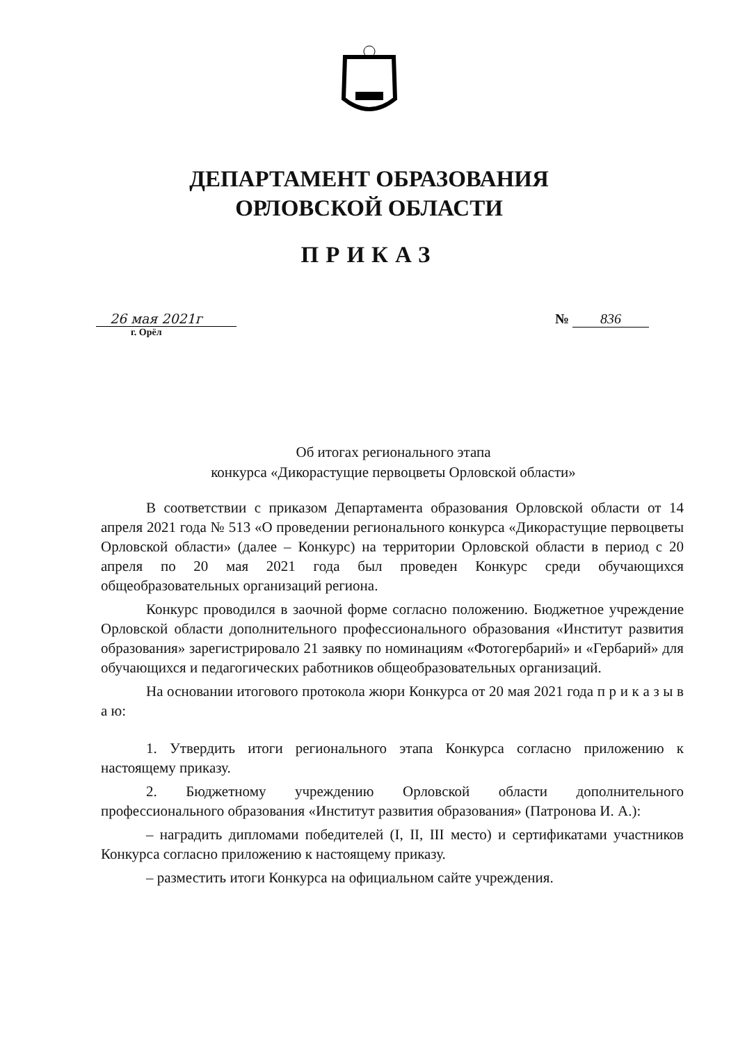ДЕПАРТАМЕНТ ОБРАЗОВАНИЯ
ОРЛОВСКОЙ ОБЛАСТИ
ПРИКАЗ
26 мая 2021г
г. Орёл
№ 836
Об итогах регионального этапа
конкурса «Дикорастущие первоцветы Орловской области»
В соответствии с приказом Департамента образования Орловской области от 14 апреля 2021 года № 513 «О проведении регионального конкурса «Дикорастущие первоцветы Орловской области» (далее – Конкурс) на территории Орловской области в период с 20 апреля по 20 мая 2021 года был проведен Конкурс среди обучающихся общеобразовательных организаций региона.
Конкурс проводился в заочной форме согласно положению. Бюджетное учреждение Орловской области дополнительного профессионального образования «Институт развития образования» зарегистрировало 21 заявку по номинациям «Фотогербарий» и «Гербарий» для обучающихся и педагогических работников общеобразовательных организаций.
На основании итогового протокола жюри Конкурса от 20 мая 2021 года п р и к а з ы в а ю:
1. Утвердить итоги регионального этапа Конкурса согласно приложению к настоящему приказу.
2. Бюджетному учреждению Орловской области дополнительного профессионального образования «Институт развития образования» (Патронова И. А.):
– наградить дипломами победителей (I, II, III место) и сертификатами участников Конкурса согласно приложению к настоящему приказу.
– разместить итоги Конкурса на официальном сайте учреждения.